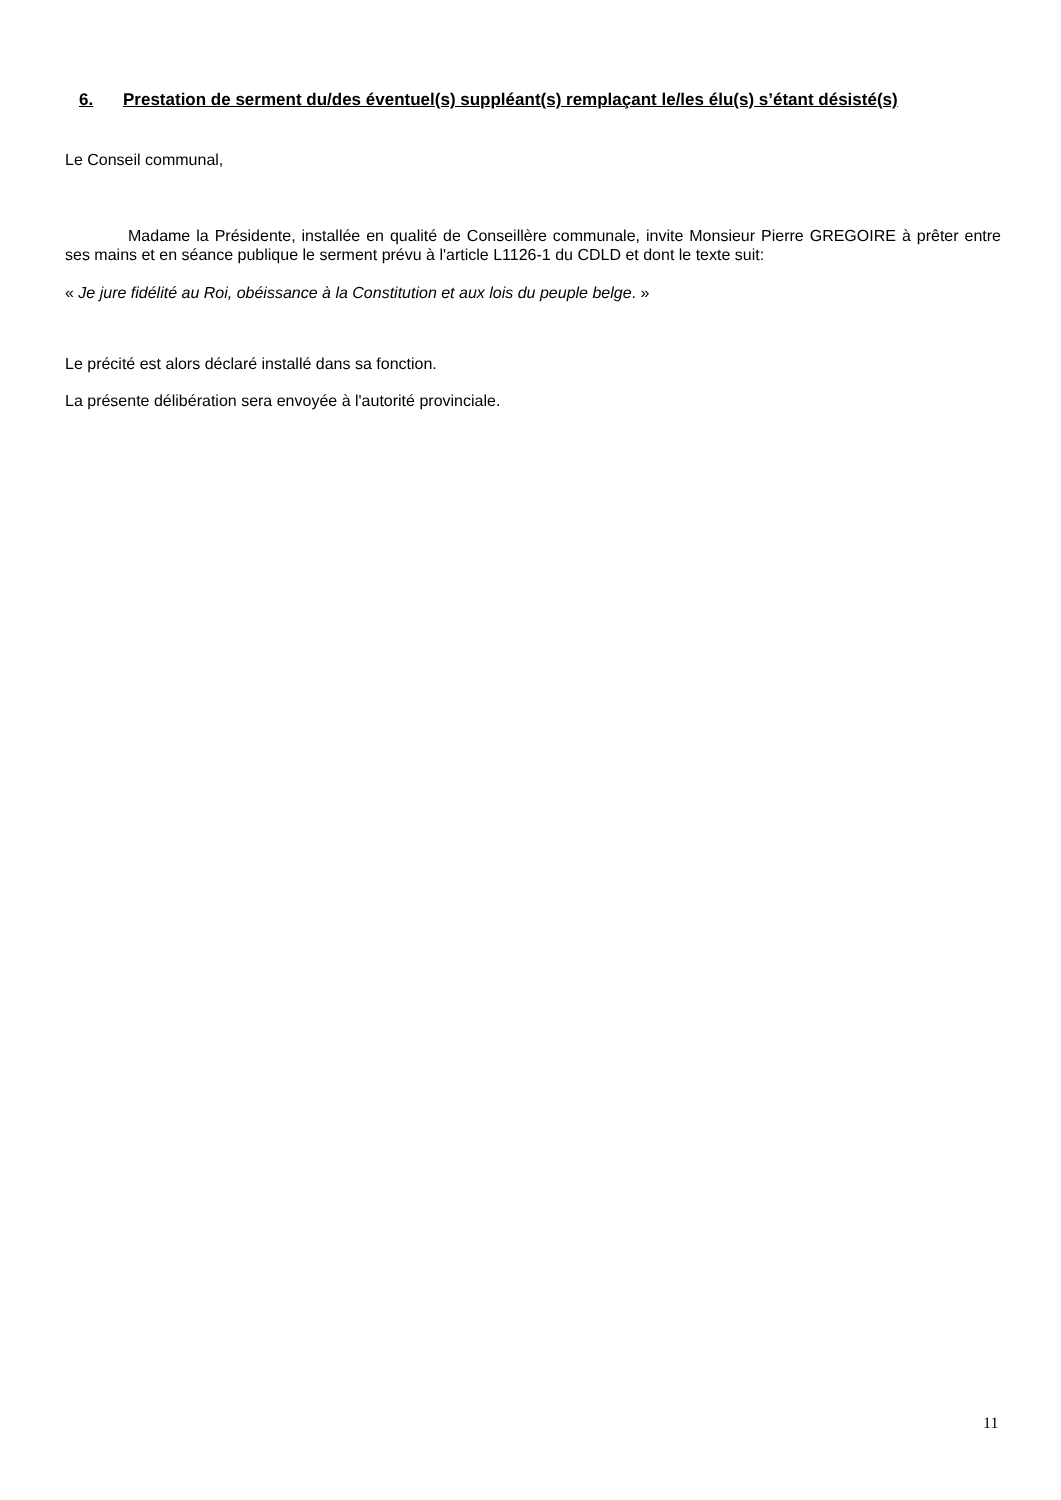6. Prestation de serment du/des éventuel(s) suppléant(s) remplaçant le/les élu(s) s’étant désisté(s)
Le Conseil communal,
Madame la Présidente, installée en qualité de Conseillère communale, invite Monsieur Pierre GREGOIRE à prêter entre ses mains et en séance publique le serment prévu à l'article L1126-1 du CDLD et dont le texte suit:
« Je jure fidélité au Roi, obéissance à la Constitution et aux lois du peuple belge. »
Le précité est alors déclaré installé dans sa fonction.
La présente délibération sera envoyée à l'autorité provinciale.
11